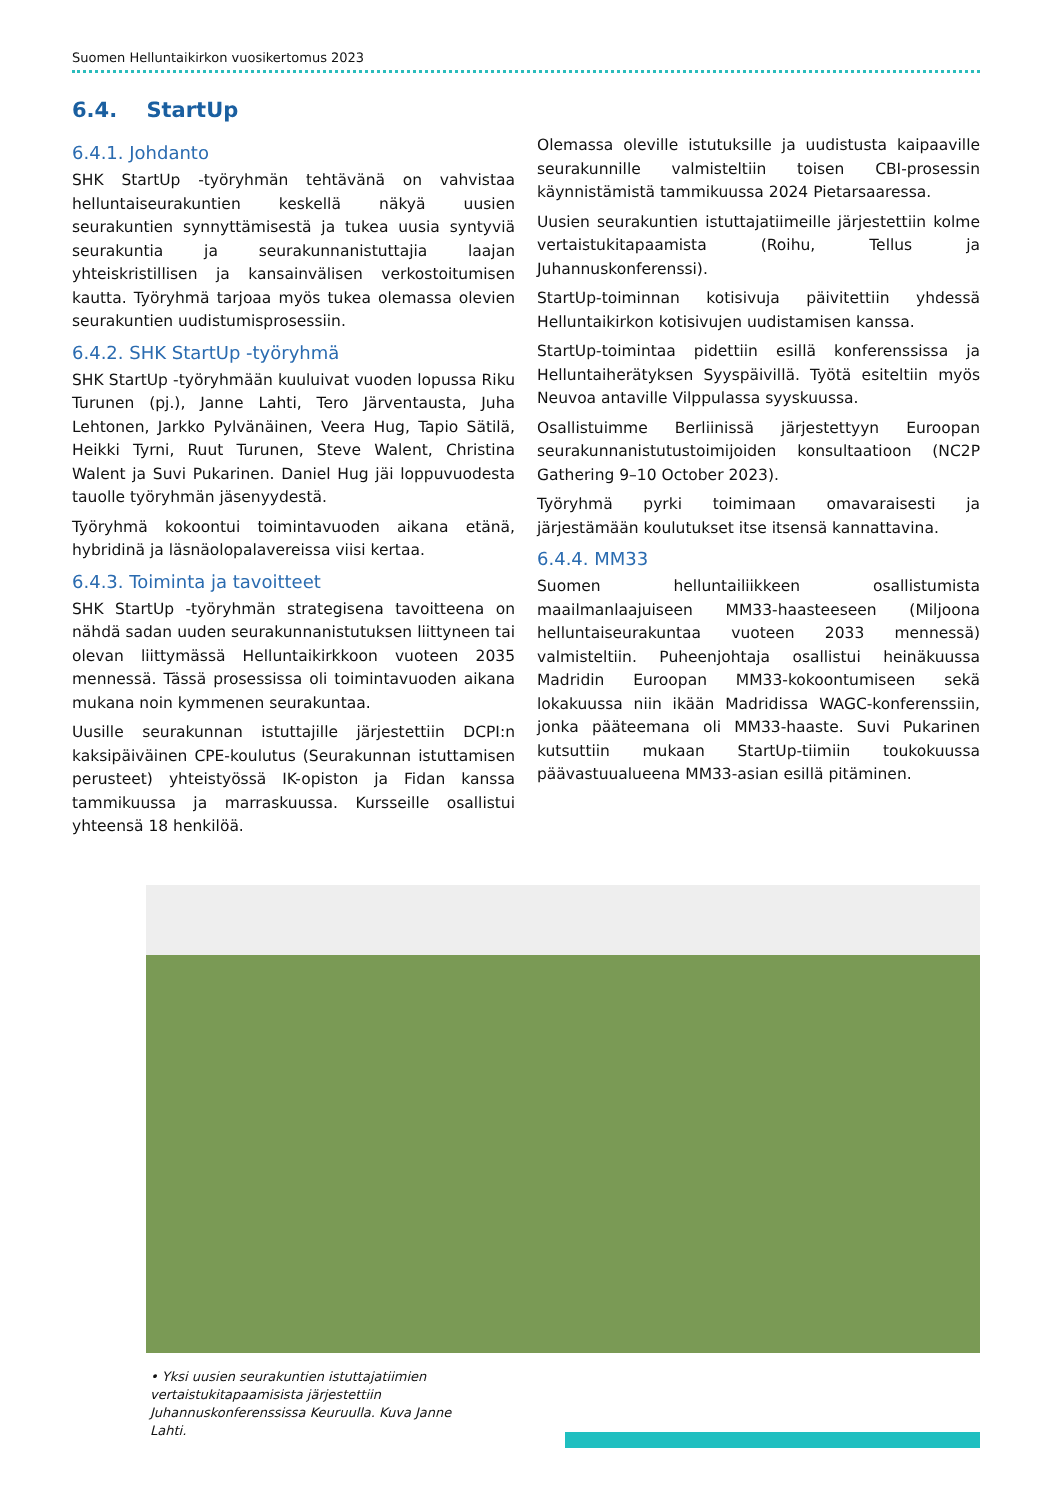Suomen Helluntaikirkon vuosikertomus 2023
6.4. StartUp
6.4.1. Johdanto
SHK StartUp -työryhmän tehtävänä on vahvistaa helluntaiseurakuntien keskellä näkyä uusien seurakuntien synnyttämisestä ja tukea uusia syntyviä seurakuntia ja seurakunnanistuttajia laajan yhteiskristillisen ja kansainvälisen verkostoitumisen kautta. Työryhmä tarjoaa myös tukea olemassa olevien seurakuntien uudistumisprosessiin.
6.4.2. SHK StartUp -työryhmä
SHK StartUp -työryhmään kuuluivat vuoden lopussa Riku Turunen (pj.), Janne Lahti, Tero Järventausta, Juha Lehtonen, Jarkko Pylvänäinen, Veera Hug, Tapio Sätilä, Heikki Tyrni, Ruut Turunen, Steve Walent, Christina Walent ja Suvi Pukarinen. Daniel Hug jäi loppuvuodesta tauolle työryhmän jäsenyydestä.
Työryhmä kokoontui toimintavuoden aikana etänä, hybridinä ja läsnäolopalavereissa viisi kertaa.
6.4.3. Toiminta ja tavoitteet
SHK StartUp -työryhmän strategisena tavoitteena on nähdä sadan uuden seurakunnanistutuksen liittyneen tai olevan liittymässä Helluntaikirkkoon vuoteen 2035 mennessä. Tässä prosessissa oli toimintavuoden aikana mukana noin kymmenen seurakuntaa.
Uusille seurakunnan istuttajille järjestettiin DCPI:n kaksipäiväinen CPE-koulutus (Seurakunnan istuttamisen perusteet) yhteistyössä IK-opiston ja Fidan kanssa tammikuussa ja marraskuussa. Kursseille osallistui yhteensä 18 henkilöä.
Olemassa oleville istutuksille ja uudistusta kaipaaville seurakunnille valmisteltiin toisen CBI-prosessin käynnistämistä tammikuussa 2024 Pietarsaaressa.
Uusien seurakuntien istuttajatiimeille järjestettiin kolme vertaistukitapaamista (Roihu, Tellus ja Juhannuskonferenssi).
StartUp-toiminnan kotisivuja päivitettiin yhdessä Helluntaikirkon kotisivujen uudistamisen kanssa.
StartUp-toimintaa pidettiin esillä konferenssissa ja Helluntaiherätyksen Syyspäivillä. Työtä esiteltiin myös Neuvoa antaville Vilppulassa syyskuussa.
Osallistuimme Berliinissä järjestettyyn Euroopan seurakunnanistutustoimijoiden konsultaatioon (NC2P Gathering 9–10 October 2023).
Työryhmä pyrki toimimaan omavaraisesti ja järjestämään koulutukset itse itsensä kannattavina.
6.4.4. MM33
Suomen helluntailiikkeen osallistumista maailmanlaajuiseen MM33-haasteeseen (Miljoona helluntaiseurakuntaa vuoteen 2033 mennessä) valmisteltiin. Puheenjohtaja osallistui heinäkuussa Madridin Euroopan MM33-kokoontumiseen sekä lokakuussa niin ikään Madridissa WAGC-konferenssiin, jonka pääteemana oli MM33-haaste. Suvi Pukarinen kutsuttiin mukaan StartUp-tiimiin toukokuussa päävastuualueena MM33-asian esillä pitäminen.
• Yksi uusien seurakuntien istuttajatiimien vertaistukitapaamisista järjestettiin Juhannuskonferenssissa Keuruulla. Kuva Janne Lahti.